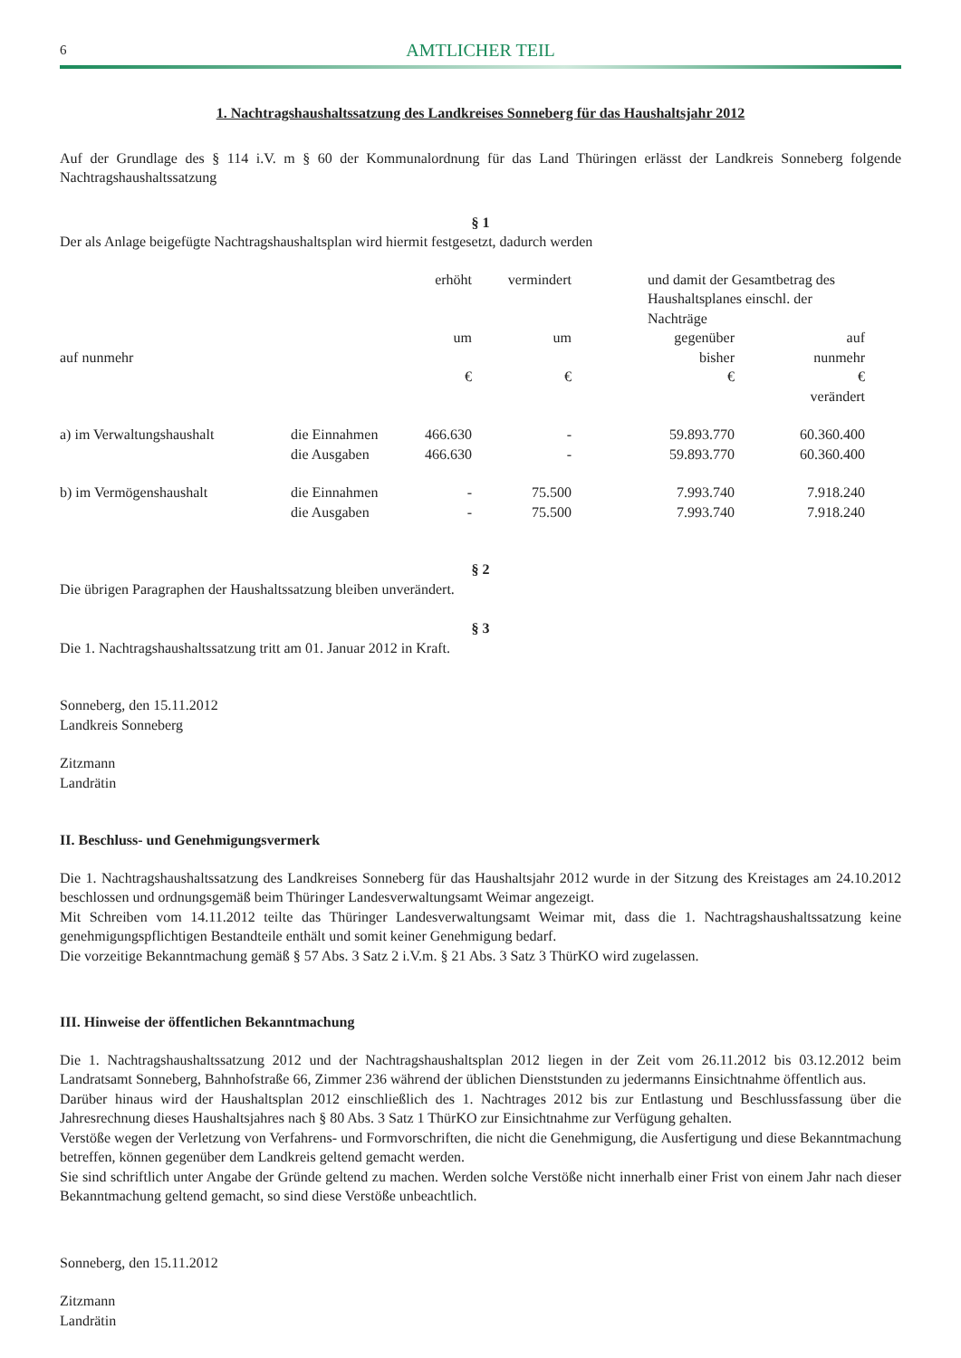6 AMTLICHER TEIL
1. Nachtragshaushaltssatzung des Landkreises Sonneberg für das Haushaltsjahr 2012
Auf der Grundlage des § 114 i.V. m § 60 der Kommunalordnung für das Land Thüringen erlässt der Landkreis Sonneberg folgende Nachtragshaushaltssatzung
§ 1
Der als Anlage beigefügte Nachtragshaushaltsplan wird hiermit festgesetzt, dadurch werden
| | | erhöht | vermindert | und damit der Gesamtbetrag des Haushaltsplanes einschl. der Nachträge | |
| | | um | um | gegenüber | auf |
| auf nunmehr | | | | bisher | nunmehr |
| | | € | € | € | € |
| | | | | | verändert |
| a) im Verwaltungshaushalt | die Einnahmen | 466.630 | - | 59.893.770 | 60.360.400 |
| | die Ausgaben | 466.630 | - | 59.893.770 | 60.360.400 |
| b) im Vermögenshaushalt | die Einnahmen | - | 75.500 | 7.993.740 | 7.918.240 |
| | die Ausgaben | - | 75.500 | 7.993.740 | 7.918.240 |
§ 2
Die übrigen Paragraphen der Haushaltssatzung bleiben unverändert.
§ 3
Die 1. Nachtragshaushaltssatzung tritt am 01. Januar 2012 in Kraft.
Sonneberg, den 15.11.2012
Landkreis Sonneberg
Zitzmann
Landrätin
II. Beschluss- und Genehmigungsvermerk
Die 1. Nachtragshaushaltssatzung des Landkreises Sonneberg für das Haushaltsjahr 2012 wurde in der Sitzung des Kreistages am 24.10.2012 beschlossen und ordnungsgemäß beim Thüringer Landesverwaltungsamt Weimar angezeigt.
Mit Schreiben vom 14.11.2012 teilte das Thüringer Landesverwaltungsamt Weimar mit, dass die 1. Nachtragshaushaltssatzung keine genehmigungspflichtigen Bestandteile enthält und somit keiner Genehmigung bedarf.
Die vorzeitige Bekanntmachung gemäß § 57 Abs. 3 Satz 2 i.V.m. § 21 Abs. 3 Satz 3 ThürKO wird zugelassen.
III. Hinweise der öffentlichen Bekanntmachung
Die 1. Nachtragshaushaltssatzung 2012 und der Nachtragshaushaltsplan 2012 liegen in der Zeit vom 26.11.2012 bis 03.12.2012 beim Landratsamt Sonneberg, Bahnhofstraße 66, Zimmer 236 während der üblichen Dienststunden zu jedermanns Einsichtnahme öffentlich aus.
Darüber hinaus wird der Haushaltsplan 2012 einschließlich des 1. Nachtrages 2012 bis zur Entlastung und Beschlussfassung über die Jahresrechnung dieses Haushaltsjahres nach § 80 Abs. 3 Satz 1 ThürKO zur Einsichtnahme zur Verfügung gehalten.
Verstöße wegen der Verletzung von Verfahrens- und Formvorschriften, die nicht die Genehmigung, die Ausfertigung und diese Bekanntmachung betreffen, können gegenüber dem Landkreis geltend gemacht werden.
Sie sind schriftlich unter Angabe der Gründe geltend zu machen. Werden solche Verstöße nicht innerhalb einer Frist von einem Jahr nach dieser Bekanntmachung geltend gemacht, so sind diese Verstöße unbeachtlich.
Sonneberg, den 15.11.2012
Zitzmann
Landrätin